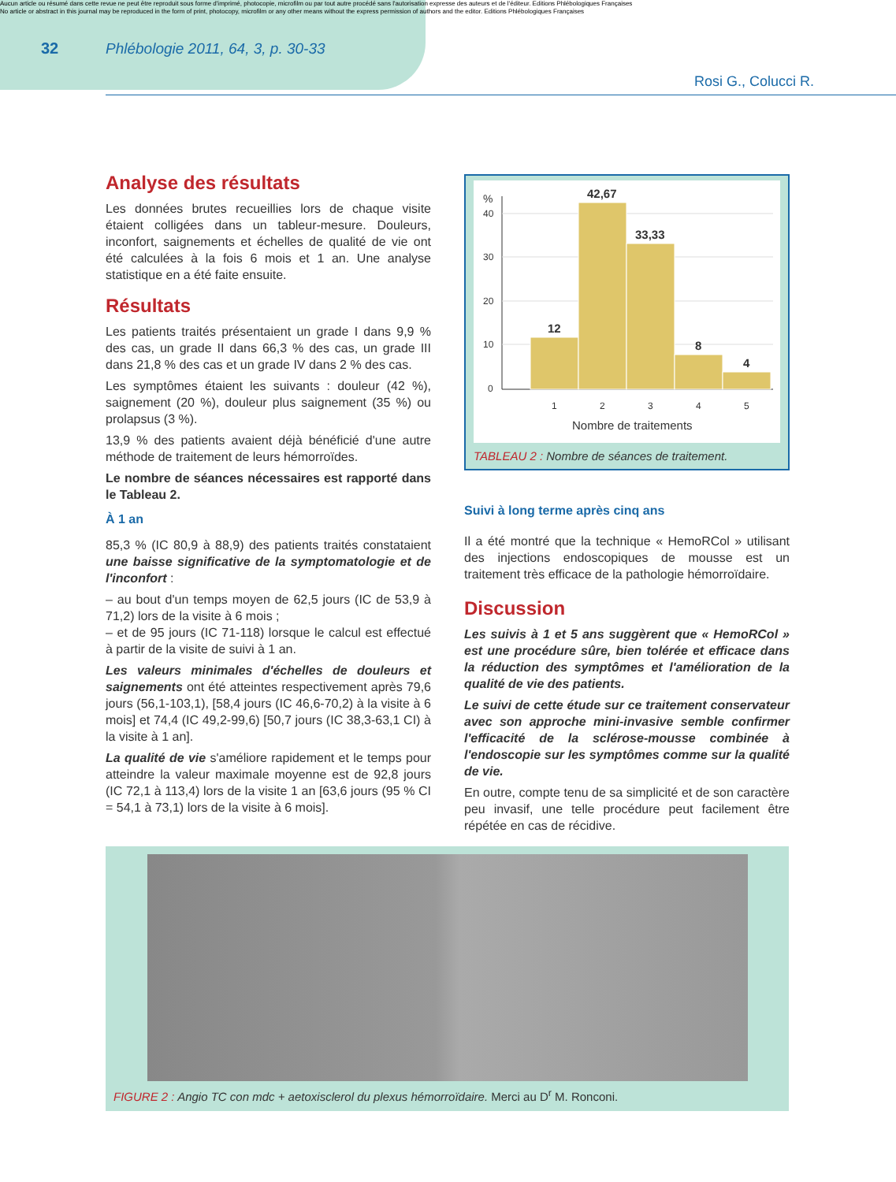Aucun article ou résumé dans cette revue ne peut être reproduit sous forme d'imprimé, photocopie, microfilm ou par tout autre procédé sans l'autorisation expresse des auteurs et de l'éditeur. Editions Phlébologiques Françaises
No article or abstract in this journal may be reproduced in the form of print, photocopy, microfilm or any other means without the express permission of authors and the editor. Editions Phlébologiques Françaises
32 Phlébologie 2011, 64, 3, p. 30-33
Rosi G., Colucci R.
Analyse des résultats
Les données brutes recueillies lors de chaque visite étaient colligées dans un tableur-mesure. Douleurs, inconfort, saignements et échelles de qualité de vie ont été calculées à la fois 6 mois et 1 an. Une analyse statistique en a été faite ensuite.
Résultats
Les patients traités présentaient un grade I dans 9,9 % des cas, un grade II dans 66,3 % des cas, un grade III dans 21,8 % des cas et un grade IV dans 2 % des cas.
Les symptômes étaient les suivants : douleur (42 %), saignement (20 %), douleur plus saignement (35 %) ou prolapsus (3 %).
13,9 % des patients avaient déjà bénéficié d'une autre méthode de traitement de leurs hémorroïdes.
Le nombre de séances nécessaires est rapporté dans le Tableau 2.
À 1 an
85,3 % (IC 80,9 à 88,9) des patients traités constataient une baisse significative de la symptomatologie et de l'inconfort :
– au bout d'un temps moyen de 62,5 jours (IC de 53,9 à 71,2) lors de la visite à 6 mois ;
– et de 95 jours (IC 71-118) lorsque le calcul est effectué à partir de la visite de suivi à 1 an.
Les valeurs minimales d'échelles de douleurs et saignements ont été atteintes respectivement après 79,6 jours (56,1-103,1), [58,4 jours (IC 46,6-70,2) à la visite à 6 mois] et 74,4 (IC 49,2-99,6) [50,7 jours (IC 38,3-63,1 CI) à la visite à 1 an].
La qualité de vie s'améliore rapidement et le temps pour atteindre la valeur maximale moyenne est de 92,8 jours (IC 72,1 à 113,4) lors de la visite 1 an [63,6 jours (95 % CI = 54,1 à 73,1) lors de la visite à 6 mois].
%
40
30
20
10
0
12
42,67
33,33
8
4
1
2
3
4
5
Nombre de traitements
TABLEAU 2 : Nombre de séances de traitement.
Suivi à long terme après cinq ans
Il a été montré que la technique « HemoRCol » utilisant des injections endoscopiques de mousse est un traitement très efficace de la pathologie hémorroïdaire.
Discussion
Les suivis à 1 et 5 ans suggèrent que « HemoRCol » est une procédure sûre, bien tolérée et efficace dans la réduction des symptômes et l'amélioration de la qualité de vie des patients.
Le suivi de cette étude sur ce traitement conservateur avec son approche mini-invasive semble confirmer l'efficacité de la sclérose-mousse combinée à l'endoscopie sur les symptômes comme sur la qualité de vie.
En outre, compte tenu de sa simplicité et de son caractère peu invasif, une telle procédure peut facilement être répétée en cas de récidive.
FIGURE 2 : Angio TC con mdc + aetoxisclerol du plexus hémorroïdaire. Merci au D<sup>r</sup> M. Ronconi.